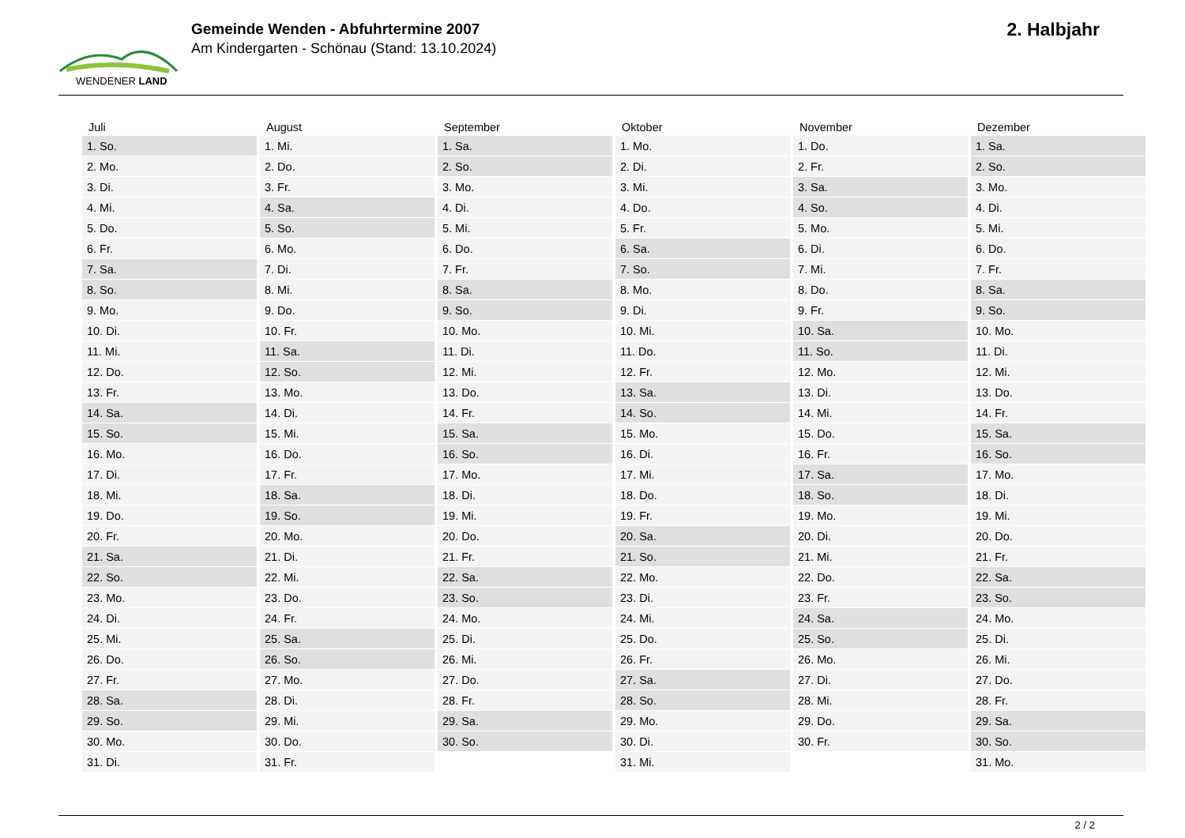WENDENER LAND
Gemeinde Wenden - Abfuhrtermine 2007
Am Kindergarten - Schönau (Stand: 13.10.2024)
2. Halbjahr
| Juli | August | September | Oktober | November | Dezember |
| --- | --- | --- | --- | --- | --- |
| 1. So. | 1. Mi. | 1. Sa. | 1. Mo. | 1. Do. | 1. Sa. |
| 2. Mo. | 2. Do. | 2. So. | 2. Di. | 2. Fr. | 2. So. |
| 3. Di. | 3. Fr. | 3. Mo. | 3. Mi. | 3. Sa. | 3. Mo. |
| 4. Mi. | 4. Sa. | 4. Di. | 4. Do. | 4. So. | 4. Di. |
| 5. Do. | 5. So. | 5. Mi. | 5. Fr. | 5. Mo. | 5. Mi. |
| 6. Fr. | 6. Mo. | 6. Do. | 6. Sa. | 6. Di. | 6. Do. |
| 7. Sa. | 7. Di. | 7. Fr. | 7. So. | 7. Mi. | 7. Fr. |
| 8. So. | 8. Mi. | 8. Sa. | 8. Mo. | 8. Do. | 8. Sa. |
| 9. Mo. | 9. Do. | 9. So. | 9. Di. | 9. Fr. | 9. So. |
| 10. Di. | 10. Fr. | 10. Mo. | 10. Mi. | 10. Sa. | 10. Mo. |
| 11. Mi. | 11. Sa. | 11. Di. | 11. Do. | 11. So. | 11. Di. |
| 12. Do. | 12. So. | 12. Mi. | 12. Fr. | 12. Mo. | 12. Mi. |
| 13. Fr. | 13. Mo. | 13. Do. | 13. Sa. | 13. Di. | 13. Do. |
| 14. Sa. | 14. Di. | 14. Fr. | 14. So. | 14. Mi. | 14. Fr. |
| 15. So. | 15. Mi. | 15. Sa. | 15. Mo. | 15. Do. | 15. Sa. |
| 16. Mo. | 16. Do. | 16. So. | 16. Di. | 16. Fr. | 16. So. |
| 17. Di. | 17. Fr. | 17. Mo. | 17. Mi. | 17. Sa. | 17. Mo. |
| 18. Mi. | 18. Sa. | 18. Di. | 18. Do. | 18. So. | 18. Di. |
| 19. Do. | 19. So. | 19. Mi. | 19. Fr. | 19. Mo. | 19. Mi. |
| 20. Fr. | 20. Mo. | 20. Do. | 20. Sa. | 20. Di. | 20. Do. |
| 21. Sa. | 21. Di. | 21. Fr. | 21. So. | 21. Mi. | 21. Fr. |
| 22. So. | 22. Mi. | 22. Sa. | 22. Mo. | 22. Do. | 22. Sa. |
| 23. Mo. | 23. Do. | 23. So. | 23. Di. | 23. Fr. | 23. So. |
| 24. Di. | 24. Fr. | 24. Mo. | 24. Mi. | 24. Sa. | 24. Mo. |
| 25. Mi. | 25. Sa. | 25. Di. | 25. Do. | 25. So. | 25. Di. |
| 26. Do. | 26. So. | 26. Mi. | 26. Fr. | 26. Mo. | 26. Mi. |
| 27. Fr. | 27. Mo. | 27. Do. | 27. Sa. | 27. Di. | 27. Do. |
| 28. Sa. | 28. Di. | 28. Fr. | 28. So. | 28. Mi. | 28. Fr. |
| 29. So. | 29. Mi. | 29. Sa. | 29. Mo. | 29. Do. | 29. Sa. |
| 30. Mo. | 30. Do. | 30. So. | 30. Di. | 30. Fr. | 30. So. |
| 31. Di. | 31. Fr. | | 31. Mi. | | 31. Mo. |
2 / 2